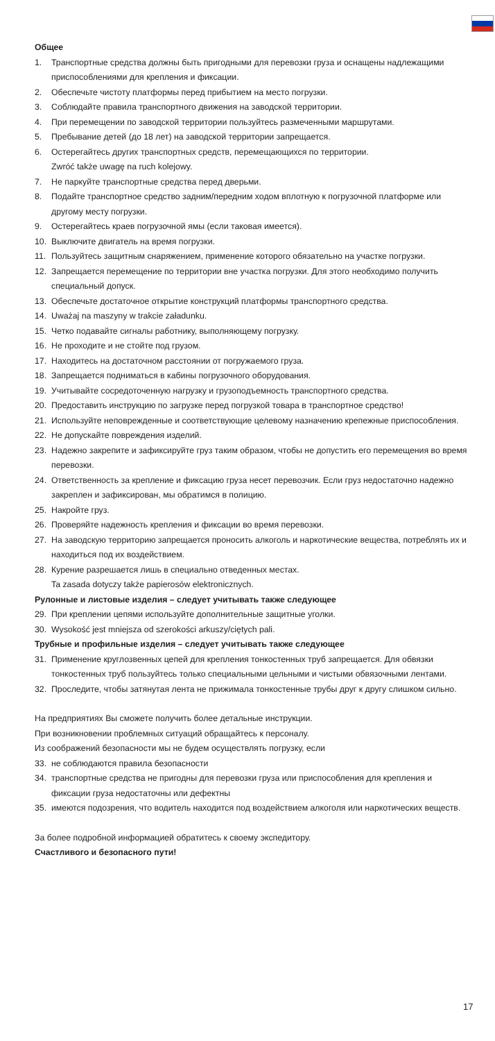Общее
1. Транспортные средства должны быть пригодными для перевозки груза и оснащены надлежащими приспособлениями для крепления и фиксации.
2. Обеспечьте чистоту платформы перед прибытием на место погрузки.
3. Соблюдайте правила транспортного движения на заводской территории.
4. При перемещении по заводской территории пользуйтесь размеченными маршрутами.
5. Пребывание детей (до 18 лет) на заводской территории запрещается.
6. Остерегайтесь других транспортных средств, перемещающихся по территории.
Zwróć także uwagę na ruch kolejowy.
7. Не паркуйте транспортные средства перед дверьми.
8. Подайте транспортное средство задним/передним ходом вплотную к погрузочной платформе или другому месту погрузки.
9. Остерегайтесь краев погрузочной ямы (если таковая имеется).
10. Выключите двигатель на время погрузки.
11. Пользуйтесь защитным снаряжением, применение которого обязательно на участке погрузки.
12. Запрещается перемещение по территории вне участка погрузки. Для этого необходимо получить специальный допуск.
13. Обеспечьте достаточное открытие конструкций платформы транспортного средства.
14. Uważaj na maszyny w trakcie załadunku.
15. Четко подавайте сигналы работнику, выполняющему погрузку.
16. Не проходите и не стойте под грузом.
17. Находитесь на достаточном расстоянии от погружаемого груза.
18. Запрещается подниматься в кабины погрузочного оборудования.
19. Учитывайте сосредоточенную нагрузку и грузоподъемность транспортного средства.
20. Предоставить инструкцию по загрузке перед погрузкой товара в транспортное средство!
21. Используйте неповрежденные и соответствующие целевому назначению крепежные приспособления.
22. Не допускайте повреждения изделий.
23. Надежно закрепите и зафиксируйте груз таким образом, чтобы не допустить его перемещения во время перевозки.
24. Ответственность за крепление и фиксацию груза несет перевозчик. Если груз недостаточно надежно закреплен и зафиксирован, мы обратимся в полицию.
25. Накройте груз.
26. Проверяйте надежность крепления и фиксации во время перевозки.
27. На заводскую территорию запрещается проносить алкоголь и наркотические вещества, потреблять их и находиться под их воздействием.
28. Курение разрешается лишь в специально отведенных местах.
Ta zasada dotyczy także papierosów elektronicznych.
Рулонные и листовые изделия – следует учитывать также следующее
29. При креплении цепями используйте дополнительные защитные уголки.
30. Wysokość jest mniejsza od szerokości arkuszy/ciętych pali.
Трубные и профильные изделия – следует учитывать также следующее
31. Применение круглозвенных цепей для крепления тонкостенных труб запрещается. Для обвязки тонкостенных труб пользуйтесь только специальными цельными и чистыми обвязочными лентами.
32. Проследите, чтобы затянутая лента не прижимала тонкостенные трубы друг к другу слишком сильно.
На предприятиях Вы сможете получить более детальные инструкции.
При возникновении проблемных ситуаций обращайтесь к персоналу.
Из соображений безопасности мы не будем осуществлять погрузку, если
33. не соблюдаются правила безопасности
34. транспортные средства не пригодны для перевозки груза или приспособления для крепления и фиксации груза недостаточны или дефектны
35. имеются подозрения, что водитель находится под воздействием алкоголя или наркотических веществ.
За более подробной информацией обратитесь к своему экспедитору.
Счастливого и безопасного пути!
17